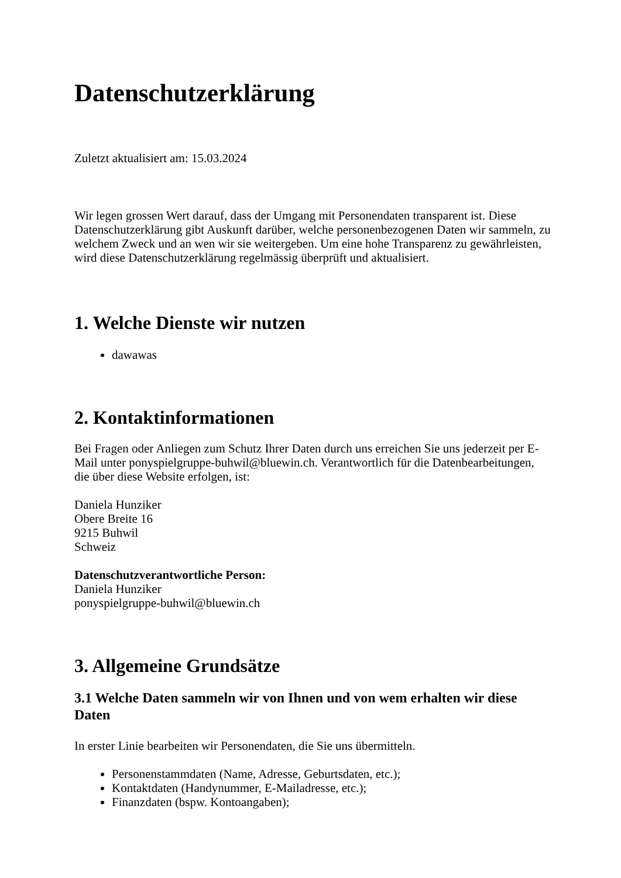Datenschutzerklärung
Zuletzt aktualisiert am: 15.03.2024
Wir legen grossen Wert darauf, dass der Umgang mit Personendaten transparent ist. Diese Datenschutzerklärung gibt Auskunft darüber, welche personenbezogenen Daten wir sammeln, zu welchem Zweck und an wen wir sie weitergeben. Um eine hohe Transparenz zu gewährleisten, wird diese Datenschutzerklärung regelmässig überprüft und aktualisiert.
1. Welche Dienste wir nutzen
dawawas
2. Kontaktinformationen
Bei Fragen oder Anliegen zum Schutz Ihrer Daten durch uns erreichen Sie uns jederzeit per E-Mail unter ponyspielgruppe-buhwil@bluewin.ch. Verantwortlich für die Datenbearbeitungen, die über diese Website erfolgen, ist:
Daniela Hunziker
Obere Breite 16
9215 Buhwil
Schweiz
Datenschutzverantwortliche Person:
Daniela Hunziker
ponyspielgruppe-buhwil@bluewin.ch
3. Allgemeine Grundsätze
3.1 Welche Daten sammeln wir von Ihnen und von wem erhalten wir diese Daten
In erster Linie bearbeiten wir Personendaten, die Sie uns übermitteln.
Personenstammdaten (Name, Adresse, Geburtsdaten, etc.);
Kontaktdaten (Handynummer, E-Mailadresse, etc.);
Finanzdaten (bspw. Kontoangaben);